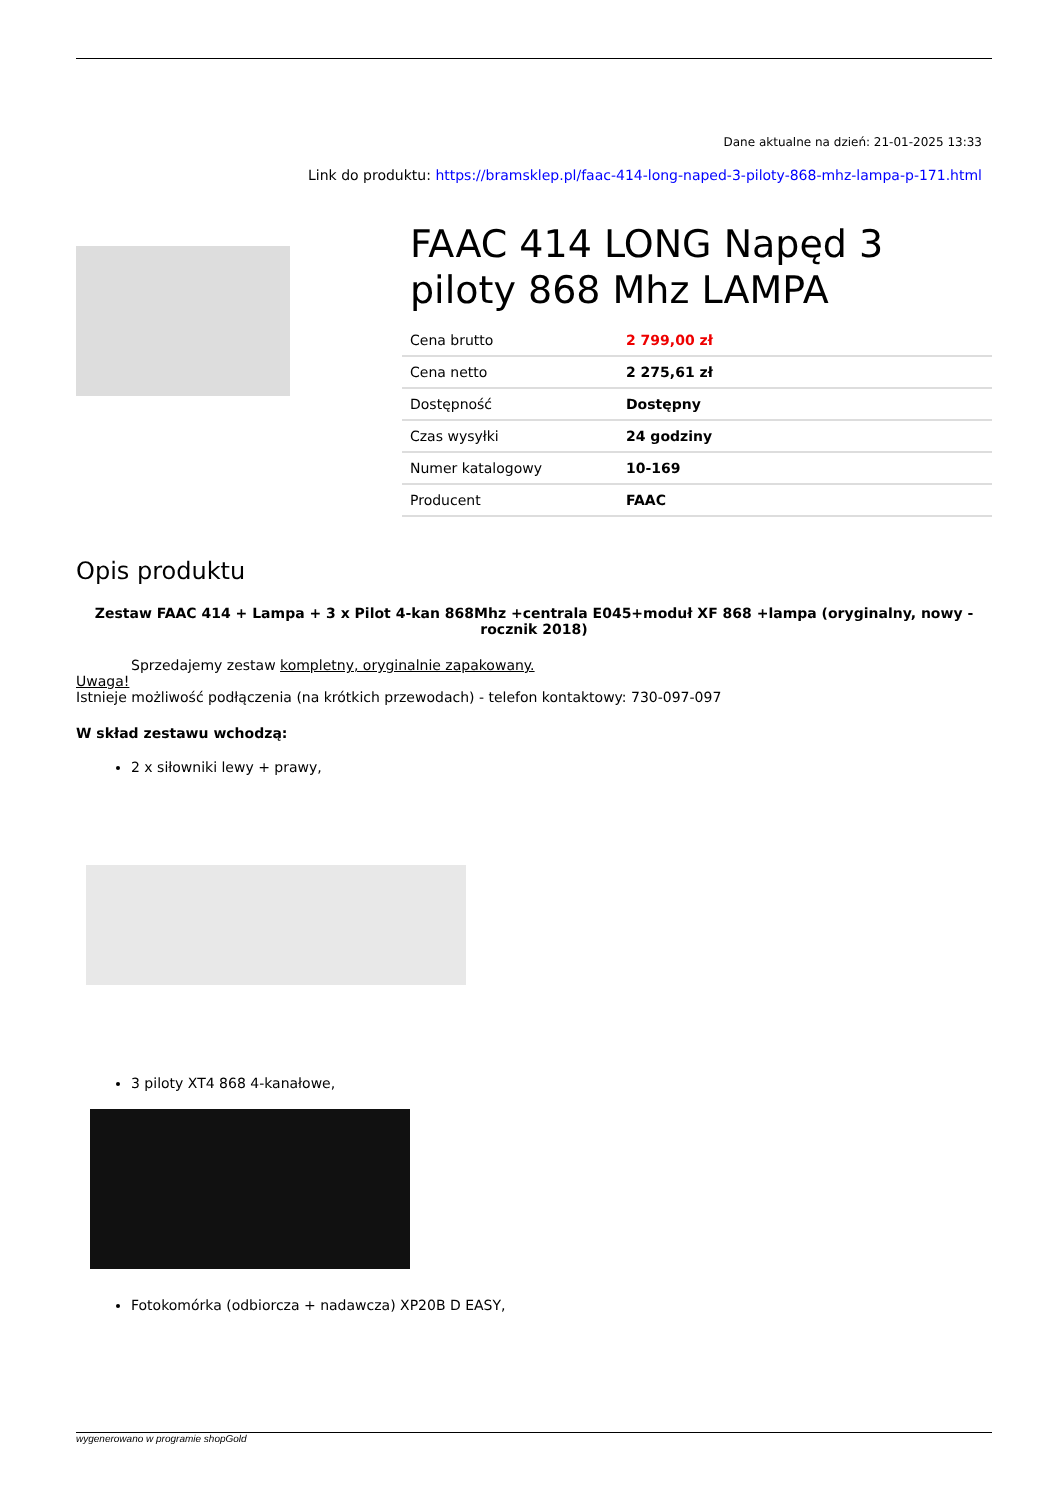Dane aktualne na dzień: 21-01-2025 13:33
Link do produktu: https://bramsklep.pl/faac-414-long-naped-3-piloty-868-mhz-lampa-p-171.html
FAAC 414 LONG Napęd 3 piloty 868 Mhz LAMPA
| Cena brutto | 2 799,00 zł |
| Cena netto | 2 275,61 zł |
| Dostępność | Dostępny |
| Czas wysyłki | 24 godziny |
| Numer katalogowy | 10-169 |
| Producent | FAAC |
Opis produktu
Zestaw FAAC 414 + Lampa + 3 x Pilot 4-kan 868Mhz +centrala E045+moduł XF 868 +lampa (oryginalny, nowy - rocznik 2018)
Sprzedajemy zestaw kompletny, oryginalnie zapakowany.
Uwaga!
Istnieje możliwość podłączenia (na krótkich przewodach) - telefon kontaktowy: 730-097-097
W skład zestawu wchodzą:
2 x siłowniki lewy + prawy,
3 piloty XT4 868 4-kanałowe,
Fotokomórka (odbiorcza + nadawcza) XP20B D EASY,
wygenerowano w programie shopGold